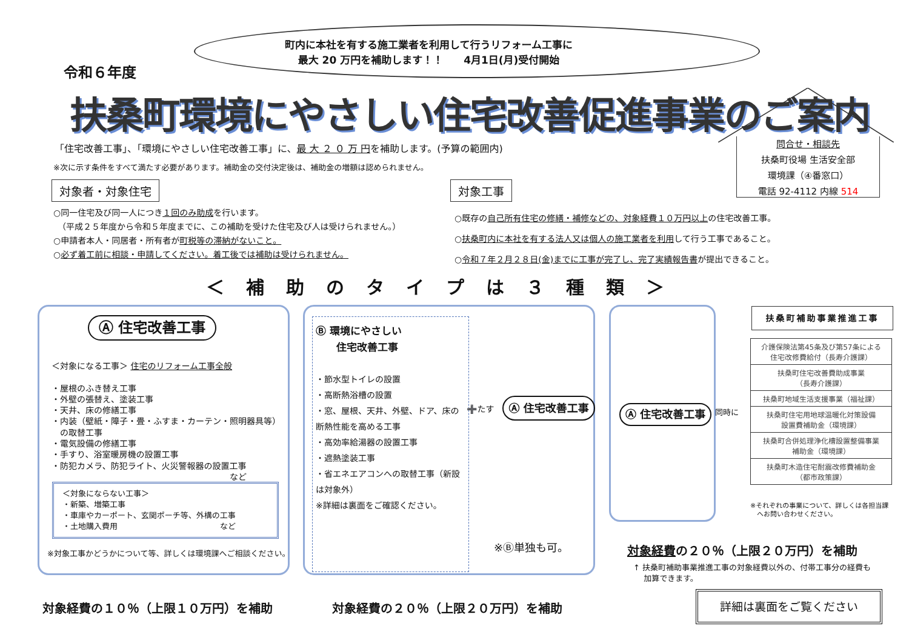町内に本社を有する施工業者を利用して行うリフォーム工事に
最大 20 万円を補助します！！　　4月1日(月)受付開始
令和６年度
扶桑町環境にやさしい住宅改善促進事業のご案内
問合せ・相談先
扶桑町役場 生活安全部
環境課（④番窓口）
電話 92-4112 内線 514
「住宅改善工事」、「環境にやさしい住宅改善工事」に、最 大 ２ ０ 万 円を補助します。(予算の範囲内)
※次に示す条件をすべて満たす必要があります。補助金の交付決定後は、補助金の増額は認められません。
対象者・対象住宅 対象工事
○同一住宅及び同一人につき１回のみ助成を行います。
　（平成２５年度から令和５年度までに、この補助を受けた住宅及び人は受けられません。）
○申請者本人・同居者・所有者が町税等の滞納がないこと。
○必ず着工前に相談・申請してください。着工後では補助は受けられません。
○既存の自己所有住宅の修繕・補修などの、対象経費１０万円以上の住宅改善工事。
○扶桑町内に本社を有する法人又は個人の施工業者を利用して行う工事であること。
○令和７年２月２８日(金)までに工事が完了し、完了実績報告書が提出できること。
＜補助のタイプは３種類＞
Ⓐ 住宅改善工事
＜対象になる工事＞ 住宅のリフォーム工事全般
・屋根のふき替え工事
・外壁の張替え、塗装工事
・天井、床の修繕工事
・内装（壁紙・障子・畳・ふすま・カーテン・照明器具等）
　の取替工事
・電気設備の修繕工事
・手すり、浴室暖房機の設置工事
・防犯カメラ、防犯ライト、火災警報器の設置工事
　　　　　　　　　　　　　　　　　　　　　など
＜対象にならない工事＞
・新築、増築工事
・車庫やカーポート、玄関ポーチ等、外構の工事
・土地購入費用　　　　　　　　　　　　　など
※対象工事かどうかについて等、詳しくは環境課へご相談ください。
Ⓑ 環境にやさしい
　　住宅改善工事
・節水型トイレの設置
・高断熱浴槽の設置
・窓、屋根、天井、外壁、ドア、床の断熱性能を高める工事
・高効率給湯器の設置工事
・遮熱塗装工事
・省エネエアコンへの取替工事（新設は対象外）
※詳細は裏面をご確認ください。
➕たす　Ⓐ 住宅改善工事
※Ⓑ単独も可。
Ⓐ 住宅改善工事 同時に
扶桑町補助事業推進工事
| 介護保険法第45条及び第57条による 住宅改修費給付（長寿介護課） |
| 扶桑町住宅改善費助成事業 （長寿介護課） |
| 扶桑町地域生活支援事業（福祉課） |
| 扶桑町住宅用地球温暖化対策設備 設置費補助金（環境課） |
| 扶桑町合併処理浄化槽設置整備事業 補助金（環境課） |
| 扶桑町木造住宅耐震改修費補助金 （都市政策課） |
※それぞれの事業について、詳しくは各担当課
　へお問い合わせください。
対象経費の２０％（上限２０万円）を補助
↑ 扶桑町補助事業推進工事の対象経費以外の、付帯工事分の経費も
　 加算できます。
対象経費の１０％（上限１０万円）を補助
対象経費の２０％（上限２０万円）を補助
詳細は裏面をご覧ください